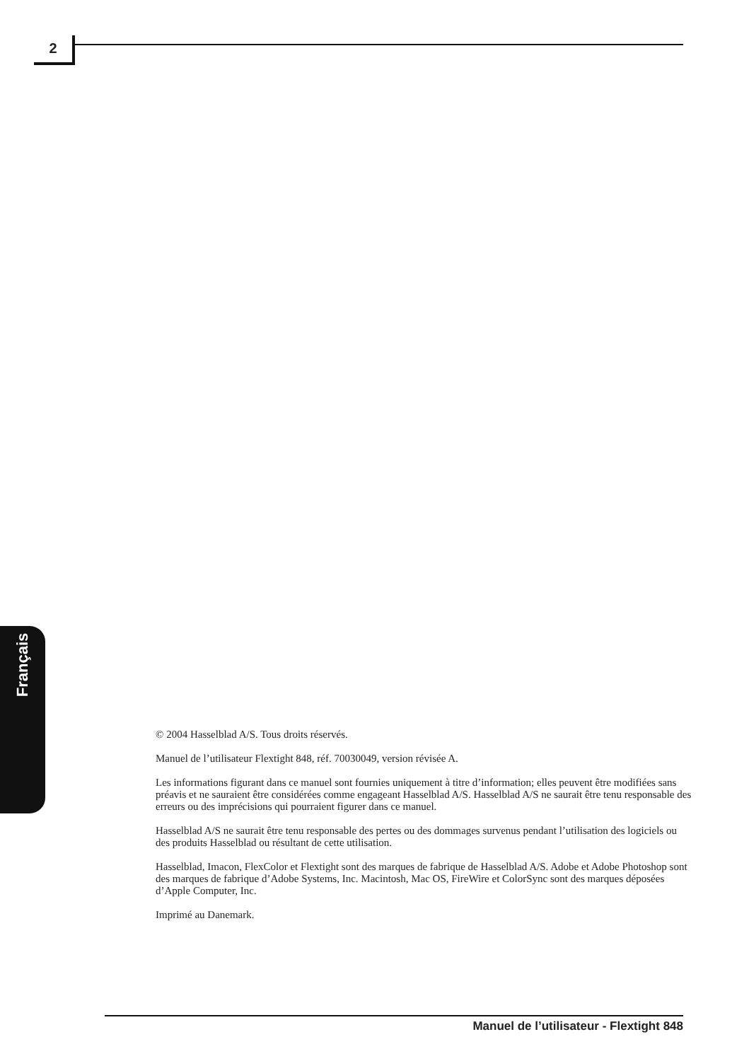2
Français
© 2004 Hasselblad A/S. Tous droits réservés.
Manuel de l’utilisateur Flextight 848, réf. 70030049, version révisée A.
Les informations figurant dans ce manuel sont fournies uniquement à titre d’information; elles peuvent être modifiées sans préavis et ne sauraient être considérées comme engageant Hasselblad A/S. Hasselblad A/S ne saurait être tenu responsable des erreurs ou des imprécisions qui pourraient figurer dans ce manuel.
Hasselblad A/S ne saurait être tenu responsable des pertes ou des dommages survenus pendant l’utilisation des logiciels ou des produits Hasselblad ou résultant de cette utilisation.
Hasselblad, Imacon, FlexColor et Flextight sont des marques de fabrique de Hasselblad A/S. Adobe et Adobe Photoshop sont des marques de fabrique d’Adobe Systems, Inc. Macintosh, Mac OS, FireWire et ColorSync sont des marques déposées d’Apple Computer, Inc.
Imprimé au Danemark.
Manuel de l’utilisateur - Flextight 848